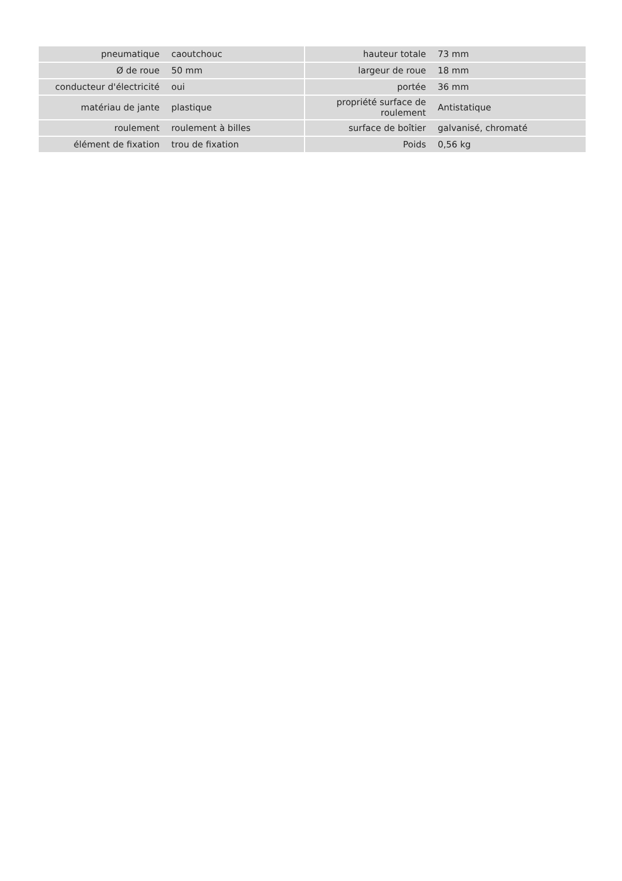| pneumatique | caoutchouc | | hauteur totale | 73 mm |
| Ø de roue | 50 mm | | largeur de roue | 18 mm |
| conducteur d'électricité | oui | | portée | 36 mm |
| matériau de jante | plastique | | propriété surface de roulement | Antistatique |
| roulement | roulement à billes | | surface de boîtier | galvanisé, chromaté |
| élément de fixation | trou de fixation | | Poids | 0,56 kg |